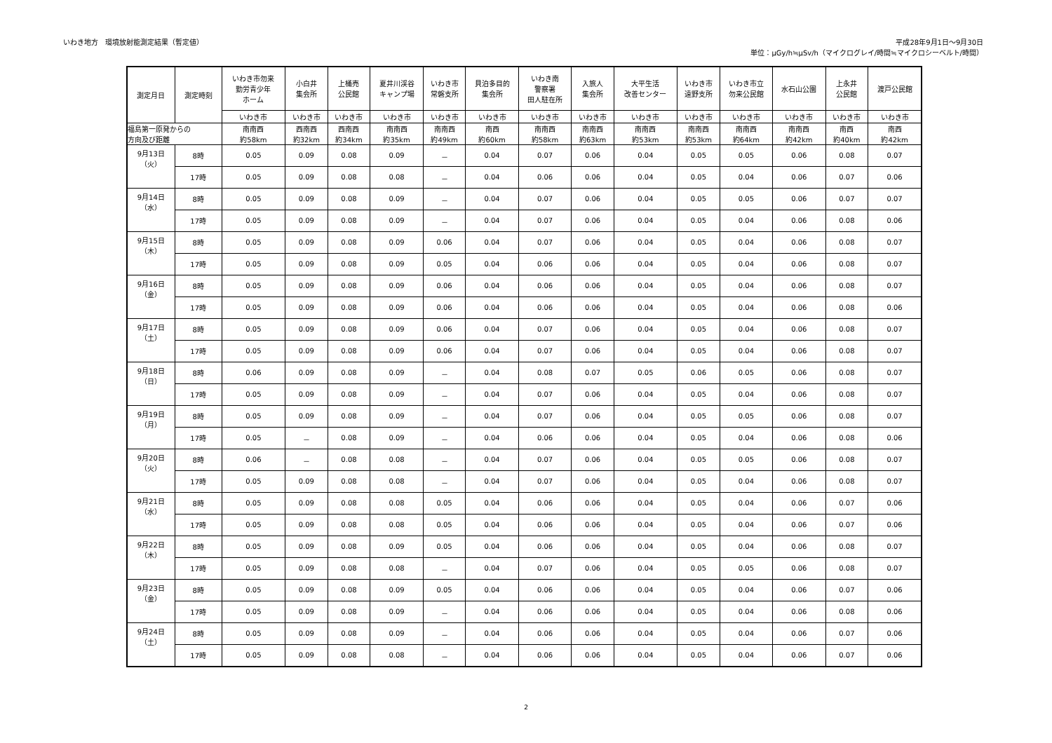いわき地方　環境放射能測定結果（暫定値）
平成28年9月1日～9月30日
単位：μGy/h≒μSv/h（マイクログレイ/時間≒マイクロシーベルト/時間）
| 測定月日 | 測定時刻 | いわき市勿来 勤労青少年 ホーム | 小白井 集会所 | 上桶売 公民館 | 夏井川渓谷 キャンプ場 | いわき市 常磐支所 | 貝泊多目的 集会所 | いわき南 警察署 田人駐在所 | 入旅人 集会所 | 大平生活 改善センター | いわき市 遠野支所 | いわき市立 勿来公民館 | 水石山公園 | 上永井 公民館 | 渡戸公民館 |
| --- | --- | --- | --- | --- | --- | --- | --- | --- | --- | --- | --- | --- | --- | --- | --- |
| | | いわき市 | いわき市 | いわき市 | いわき市 | いわき市 | いわき市 | いわき市 | いわき市 | いわき市 | いわき市 | いわき市 | いわき市 | いわき市 | いわき市 |
| 福島第一原発からの 方向及び距離 | | 南南西 約58km | 西南西 約32km | 西南西 約34km | 南南西 約35km | 南南西 約49km | 南西 約60km | 南南西 約58km | 南南西 約63km | 南南西 約53km | 南南西 約53km | 南南西 約64km | 南南西 約42km | 南西 約40km | 南西 約42km |
| 9月13日 （火） | 8時 | 0.05 | 0.09 | 0.08 | 0.09 | － | 0.04 | 0.07 | 0.06 | 0.04 | 0.05 | 0.05 | 0.06 | 0.08 | 0.07 |
| | 17時 | 0.05 | 0.09 | 0.08 | 0.08 | － | 0.04 | 0.06 | 0.06 | 0.04 | 0.05 | 0.04 | 0.06 | 0.07 | 0.06 |
| 9月14日 （水） | 8時 | 0.05 | 0.09 | 0.08 | 0.09 | － | 0.04 | 0.07 | 0.06 | 0.04 | 0.05 | 0.05 | 0.06 | 0.07 | 0.07 |
| | 17時 | 0.05 | 0.09 | 0.08 | 0.09 | － | 0.04 | 0.07 | 0.06 | 0.04 | 0.05 | 0.04 | 0.06 | 0.08 | 0.06 |
| 9月15日 （木） | 8時 | 0.05 | 0.09 | 0.08 | 0.09 | 0.06 | 0.04 | 0.07 | 0.06 | 0.04 | 0.05 | 0.04 | 0.06 | 0.08 | 0.07 |
| | 17時 | 0.05 | 0.09 | 0.08 | 0.09 | 0.05 | 0.04 | 0.06 | 0.06 | 0.04 | 0.05 | 0.04 | 0.06 | 0.08 | 0.07 |
| 9月16日 （金） | 8時 | 0.05 | 0.09 | 0.08 | 0.09 | 0.06 | 0.04 | 0.06 | 0.06 | 0.04 | 0.05 | 0.04 | 0.06 | 0.08 | 0.07 |
| | 17時 | 0.05 | 0.09 | 0.08 | 0.09 | 0.06 | 0.04 | 0.06 | 0.06 | 0.04 | 0.05 | 0.04 | 0.06 | 0.08 | 0.06 |
| 9月17日 （土） | 8時 | 0.05 | 0.09 | 0.08 | 0.09 | 0.06 | 0.04 | 0.07 | 0.06 | 0.04 | 0.05 | 0.04 | 0.06 | 0.08 | 0.07 |
| | 17時 | 0.05 | 0.09 | 0.08 | 0.09 | 0.06 | 0.04 | 0.07 | 0.06 | 0.04 | 0.05 | 0.04 | 0.06 | 0.08 | 0.07 |
| 9月18日 （日） | 8時 | 0.06 | 0.09 | 0.08 | 0.09 | － | 0.04 | 0.08 | 0.07 | 0.05 | 0.06 | 0.05 | 0.06 | 0.08 | 0.07 |
| | 17時 | 0.05 | 0.09 | 0.08 | 0.09 | － | 0.04 | 0.07 | 0.06 | 0.04 | 0.05 | 0.04 | 0.06 | 0.08 | 0.07 |
| 9月19日 （月） | 8時 | 0.05 | 0.09 | 0.08 | 0.09 | － | 0.04 | 0.07 | 0.06 | 0.04 | 0.05 | 0.05 | 0.06 | 0.08 | 0.07 |
| | 17時 | 0.05 | － | 0.08 | 0.09 | － | 0.04 | 0.06 | 0.06 | 0.04 | 0.05 | 0.04 | 0.06 | 0.08 | 0.06 |
| 9月20日 （火） | 8時 | 0.06 | － | 0.08 | 0.08 | － | 0.04 | 0.07 | 0.06 | 0.04 | 0.05 | 0.05 | 0.06 | 0.08 | 0.07 |
| | 17時 | 0.05 | 0.09 | 0.08 | 0.08 | － | 0.04 | 0.07 | 0.06 | 0.04 | 0.05 | 0.04 | 0.06 | 0.08 | 0.07 |
| 9月21日 （水） | 8時 | 0.05 | 0.09 | 0.08 | 0.08 | 0.05 | 0.04 | 0.06 | 0.06 | 0.04 | 0.05 | 0.04 | 0.06 | 0.07 | 0.06 |
| | 17時 | 0.05 | 0.09 | 0.08 | 0.08 | 0.05 | 0.04 | 0.06 | 0.06 | 0.04 | 0.05 | 0.04 | 0.06 | 0.07 | 0.06 |
| 9月22日 （木） | 8時 | 0.05 | 0.09 | 0.08 | 0.09 | 0.05 | 0.04 | 0.06 | 0.06 | 0.04 | 0.05 | 0.04 | 0.06 | 0.08 | 0.07 |
| | 17時 | 0.05 | 0.09 | 0.08 | 0.08 | － | 0.04 | 0.07 | 0.06 | 0.04 | 0.05 | 0.05 | 0.06 | 0.08 | 0.07 |
| 9月23日 （金） | 8時 | 0.05 | 0.09 | 0.08 | 0.09 | 0.05 | 0.04 | 0.06 | 0.06 | 0.04 | 0.05 | 0.04 | 0.06 | 0.07 | 0.06 |
| | 17時 | 0.05 | 0.09 | 0.08 | 0.09 | － | 0.04 | 0.06 | 0.06 | 0.04 | 0.05 | 0.04 | 0.06 | 0.08 | 0.06 |
| 9月24日 （土） | 8時 | 0.05 | 0.09 | 0.08 | 0.09 | － | 0.04 | 0.06 | 0.06 | 0.04 | 0.05 | 0.04 | 0.06 | 0.07 | 0.06 |
| | 17時 | 0.05 | 0.09 | 0.08 | 0.08 | － | 0.04 | 0.06 | 0.06 | 0.04 | 0.05 | 0.04 | 0.06 | 0.07 | 0.06 |
2